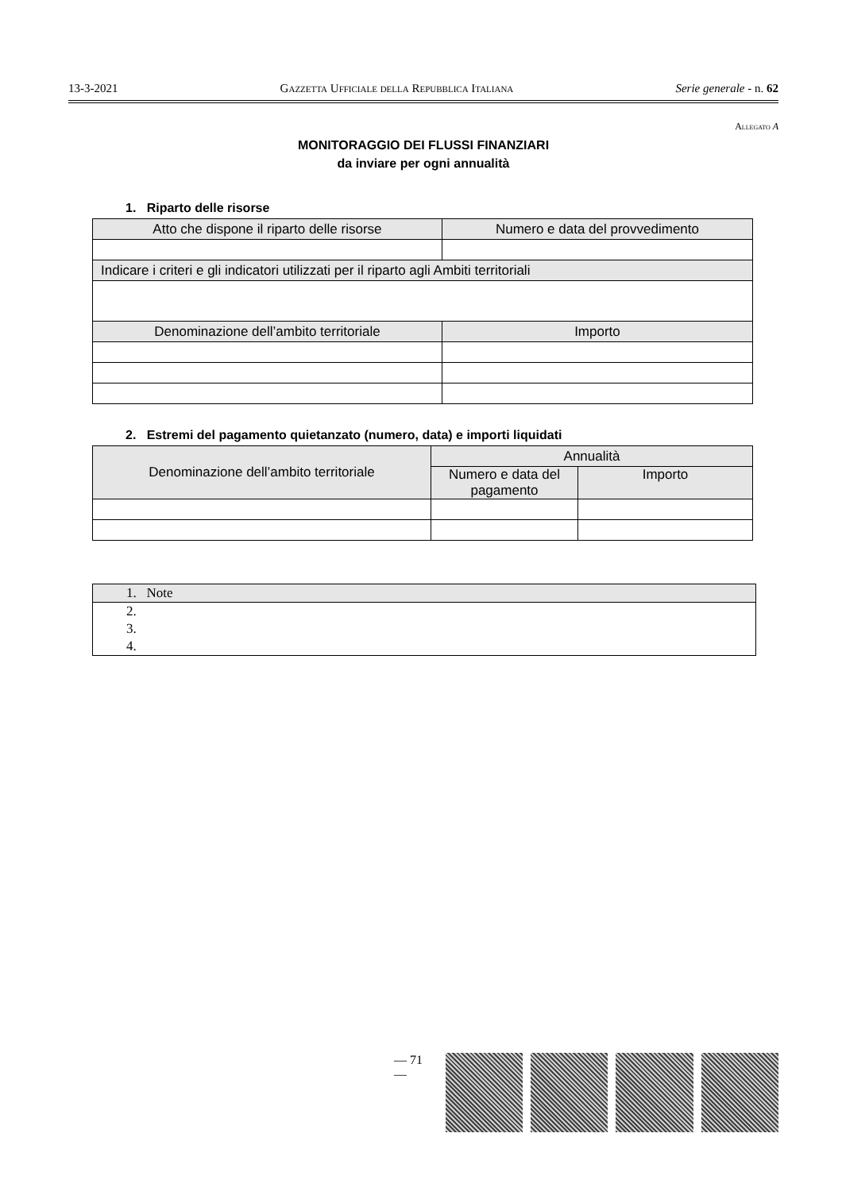13-3-2021 Gazzetta Ufficiale della Repubblica Italiana Serie generale - n. 62
Allegato A
MONITORAGGIO DEI FLUSSI FINANZIARI
da inviare per ogni annualità
1. Riparto delle risorse
| Atto che dispone il riparto delle risorse | Numero e data del provvedimento |
| --- | --- |
| Indicare i criteri e gli indicatori utilizzati per il riparto agli Ambiti territoriali | |
| Denominazione dell’ambito territoriale | Importo |
2. Estremi del pagamento quietanzato (numero, data) e importi liquidati
| Denominazione dell’ambito territoriale | Annualità | |
| --- | --- | --- |
| | Numero e data del pagamento | Importo |
| 1. Note |
| 2. |
| 3. |
| 4. |
— 71 —